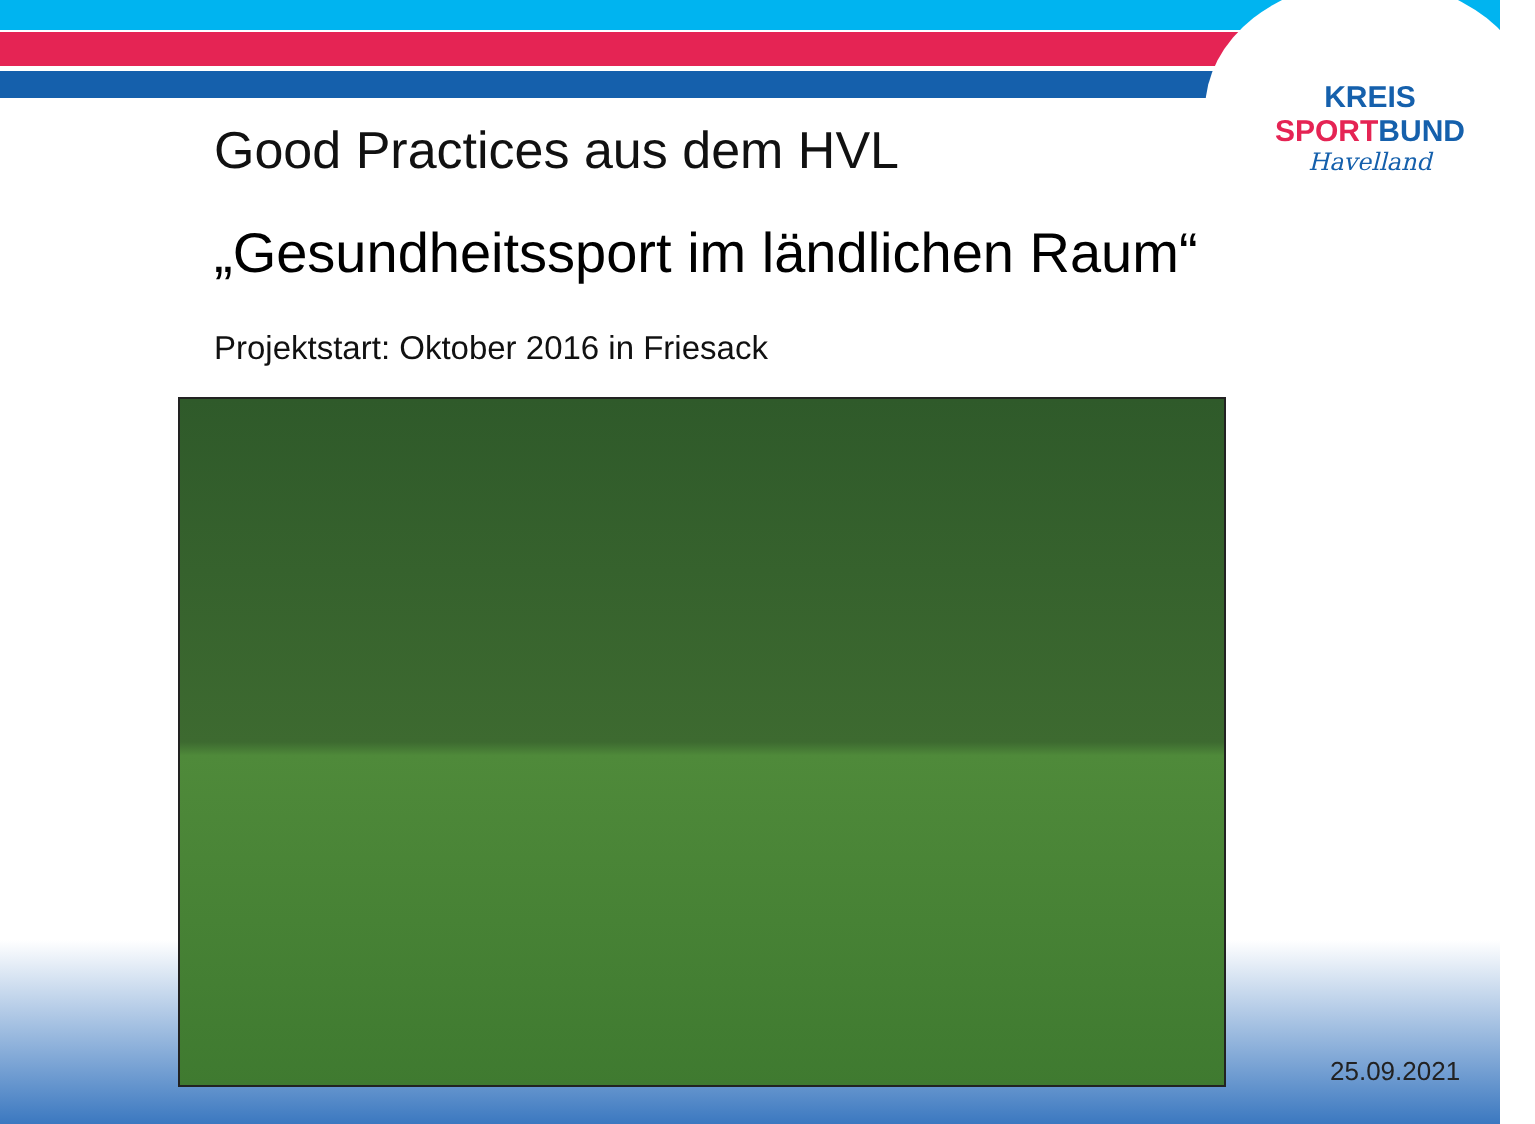KREIS
SPORT BUND
Havelland
Good Practices aus dem HVL
„Gesundheitssport im ländlichen Raum“
Projektstart: Oktober 2016 in Friesack
25.09.2021